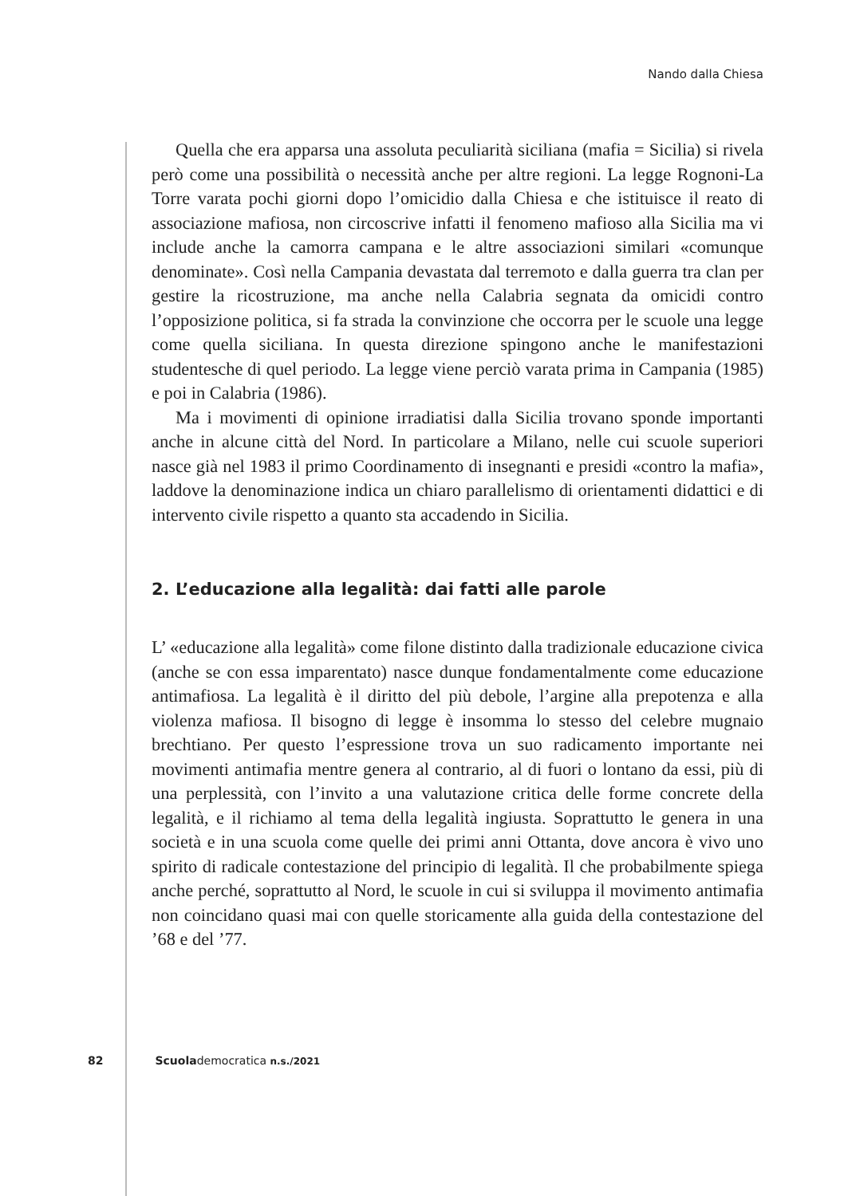Nando dalla Chiesa
Quella che era apparsa una assoluta peculiarità siciliana (mafia = Sicilia) si rivela però come una possibilità o necessità anche per altre regioni. La legge Rognoni-La Torre varata pochi giorni dopo l’omicidio dalla Chiesa e che istituisce il reato di associazione mafiosa, non circoscrive infatti il fenomeno mafioso alla Sicilia ma vi include anche la camorra campana e le altre associazioni similari «comunque denominate». Così nella Campania devastata dal terremoto e dalla guerra tra clan per gestire la ricostruzione, ma anche nella Calabria segnata da omicidi contro l’opposizione politica, si fa strada la convinzione che occorra per le scuole una legge come quella siciliana. In questa direzione spingono anche le manifestazioni studentesche di quel periodo. La legge viene perciò varata prima in Campania (1985) e poi in Calabria (1986).
Ma i movimenti di opinione irradiatisi dalla Sicilia trovano sponde importanti anche in alcune città del Nord. In particolare a Milano, nelle cui scuole superiori nasce già nel 1983 il primo Coordinamento di insegnanti e presidi «contro la mafia», laddove la denominazione indica un chiaro parallelismo di orientamenti didattici e di intervento civile rispetto a quanto sta accadendo in Sicilia.
2. L’educazione alla legalità: dai fatti alle parole
L’ «educazione alla legalità» come filone distinto dalla tradizionale educazione civica (anche se con essa imparentato) nasce dunque fondamentalmente come educazione antimafiosa. La legalità è il diritto del più debole, l’argine alla prepotenza e alla violenza mafiosa. Il bisogno di legge è insomma lo stesso del celebre mugnaio brechtiano. Per questo l’espressione trova un suo radicamento importante nei movimenti antimafia mentre genera al contrario, al di fuori o lontano da essi, più di una perplessità, con l’invito a una valutazione critica delle forme concrete della legalità, e il richiamo al tema della legalità ingiusta. Soprattutto le genera in una società e in una scuola come quelle dei primi anni Ottanta, dove ancora è vivo uno spirito di radicale contestazione del principio di legalità. Il che probabilmente spiega anche perché, soprattutto al Nord, le scuole in cui si sviluppa il movimento antimafia non coincidano quasi mai con quelle storicamente alla guida della contestazione del ’68 e del ’77.
82 Scuolademocratica n.s./2021